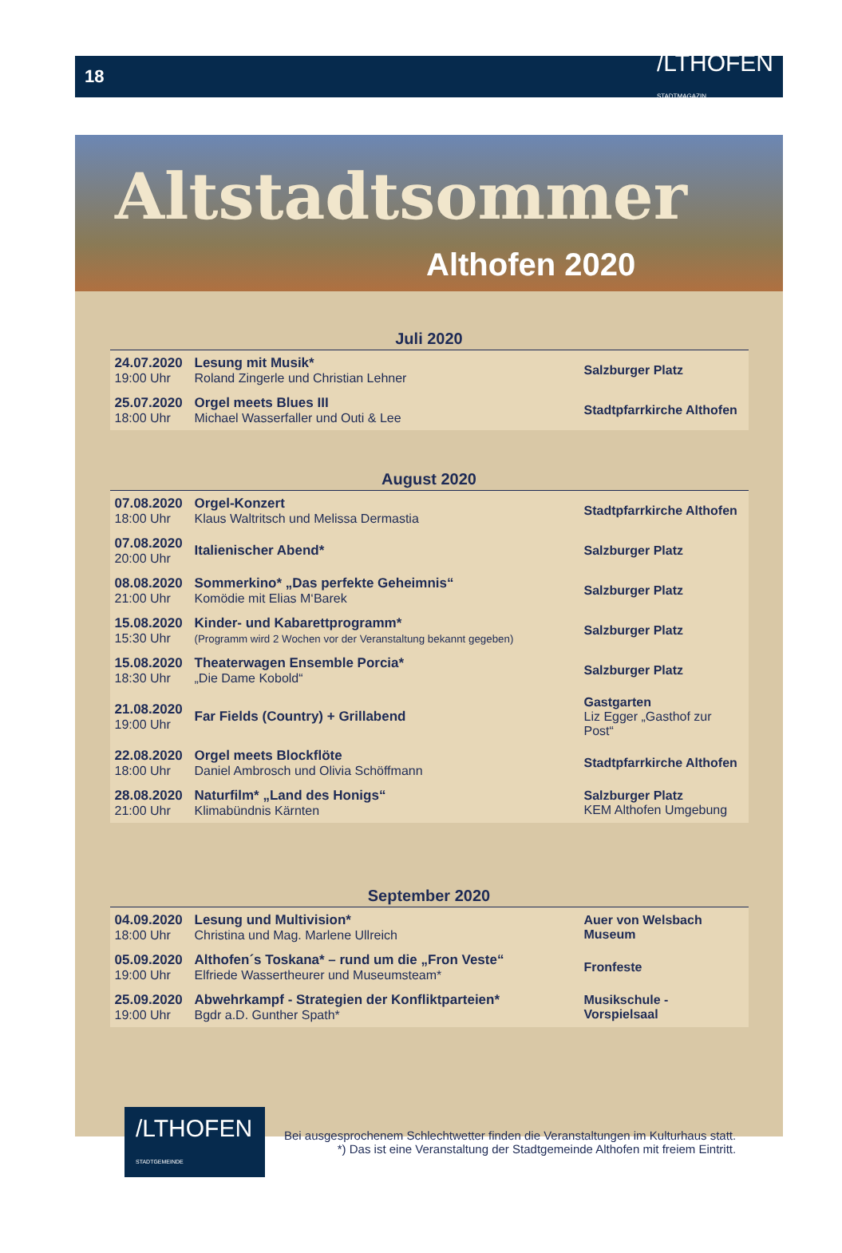18 /LTHOFEN
STADTMAGAZIN
Altstadtsommer
Althofen 2020
| Juli 2020 | | |
| --- | --- | --- |
| 24.07.2020 19:00 Uhr | Lesung mit Musik* Roland Zingerle und Christian Lehner | Salzburger Platz |
| 25.07.2020 18:00 Uhr | Orgel meets Blues III Michael Wasserfaller und Outi & Lee | Stadtpfarrkirche Althofen |
| August 2020 | | |
| 07.08.2020 18:00 Uhr | Orgel-Konzert Klaus Waltritsch und Melissa Dermastia | Stadtpfarrkirche Althofen |
| 07.08.2020 20:00 Uhr | Italienischer Abend* | Salzburger Platz |
| 08.08.2020 21:00 Uhr | Sommerkino* „Das perfekte Geheimnis“ Komödie mit Elias M‘Barek | Salzburger Platz |
| 15.08.2020 15:30 Uhr | Kinder- und Kabarettprogramm* (Programm wird 2 Wochen vor der Veranstaltung bekannt gegeben) | Salzburger Platz |
| 15.08.2020 18:30 Uhr | Theaterwagen Ensemble Porcia* „Die Dame Kobold“ | Salzburger Platz |
| 21.08.2020 19:00 Uhr | Far Fields (Country) + Grillabend | Gastgarten Liz Egger „Gasthof zur Post“ |
| 22.08.2020 18:00 Uhr | Orgel meets Blockflöte Daniel Ambrosch und Olivia Schöffmann | Stadtpfarrkirche Althofen |
| 28.08.2020 21:00 Uhr | Naturfilm* „Land des Honigs“ Klimabündnis Kärnten | Salzburger Platz KEM Althofen Umgebung |
| September 2020 | | |
| 04.09.2020 18:00 Uhr | Lesung und Multivision* Christina und Mag. Marlene Ullreich | Auer von Welsbach Museum |
| 05.09.2020 19:00 Uhr | Althofen´s Toskana* – rund um die „Fron Veste“ Elfriede Wassertheurer und Museumsteam* | Fronfeste |
| 25.09.2020 19:00 Uhr | Abwehrkampf - Strategien der Konfliktparteien* Bgdr a.D. Gunther Spath* | Musikschule - Vorspielsaal |
/LTHOFEN
STADTGEMEINDE
Bei ausgesprochenem Schlechtwetter finden die Veranstaltungen im Kulturhaus statt.
*) Das ist eine Veranstaltung der Stadtgemeinde Althofen mit freiem Eintritt.